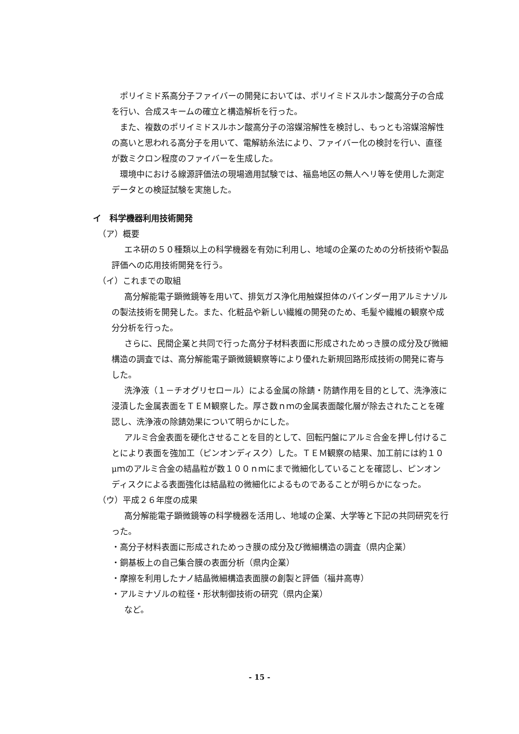ポリイミド系高分子ファイバーの開発においては、ポリイミドスルホン酸高分子の合成を行い、合成スキームの確立と構造解析を行った。
また、複数のポリイミドスルホン酸高分子の溶媒溶解性を検討し、もっとも溶媒溶解性の高いと思われる高分子を用いて、電解紡糸法により、ファイバー化の検討を行い、直径が数ミクロン程度のファイバーを生成した。
環境中における線源評価法の現場適用試験では、福島地区の無人ヘリ等を使用した測定データとの検証試験を実施した。
イ　科学機器利用技術開発
（ア）概要
エネ研の５０種類以上の科学機器を有効に利用し、地域の企業のための分析技術や製品評価への応用技術開発を行う。
（イ）これまでの取組
高分解能電子顕微鏡等を用いて、排気ガス浄化用触媒担体のバインダー用アルミナゾルの製法技術を開発した。また、化粧品や新しい繊維の開発のため、毛髪や繊維の観察や成分分析を行った。
さらに、民間企業と共同で行った高分子材料表面に形成されためっき膜の成分及び微細構造の調査では、高分解能電子顕微鏡観察等により優れた新規回路形成技術の開発に寄与した。
洗浄液（１－チオグリセロール）による金属の除錆・防錆作用を目的として、洗浄液に浸漬した金属表面をＴＥＭ観察した。厚さ数ｎｍの金属表面酸化層が除去されたことを確認し、洗浄液の除錆効果について明らかにした。
アルミ合金表面を硬化させることを目的として、回転円盤にアルミ合金を押し付けることにより表面を強加工（ピンオンディスク）した。ＴＥＭ観察の結果、加工前には約１０μｍのアルミ合金の結晶粒が数１００ｎｍにまで微細化していることを確認し、ピンオンディスクによる表面強化は結晶粒の微細化によるものであることが明らかになった。
（ウ）平成２６年度の成果
高分解能電子顕微鏡等の科学機器を活用し、地域の企業、大学等と下記の共同研究を行った。
・高分子材料表面に形成されためっき膜の成分及び微細構造の調査（県内企業）
・銅基板上の自己集合膜の表面分析（県内企業）
・摩擦を利用したナノ結晶微細構造表面膜の創製と評価（福井高専）
・アルミナゾルの粒径・形状制御技術の研究（県内企業）
など。
- 15 -